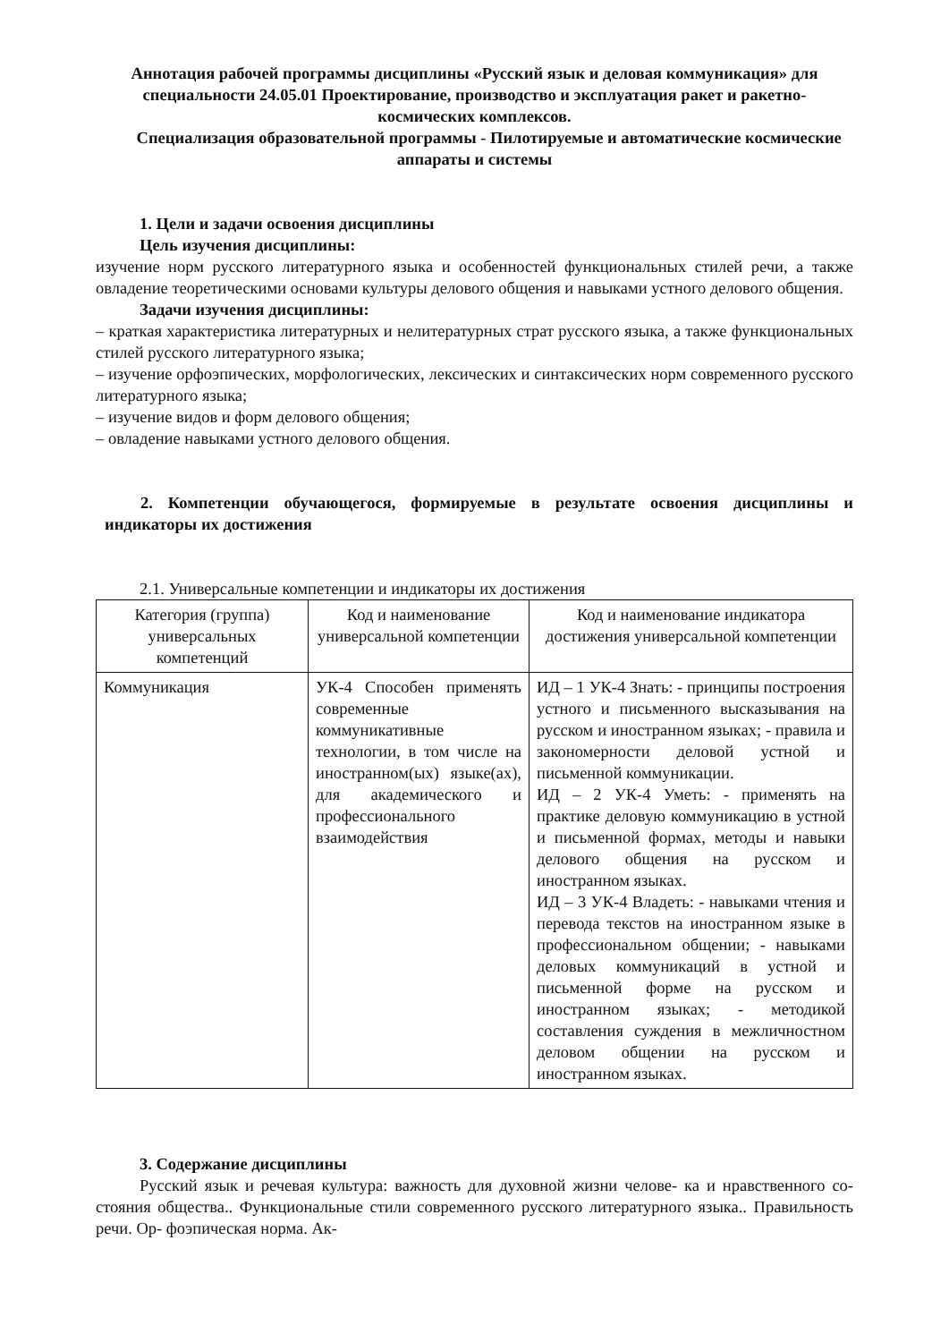Аннотация рабочей программы дисциплины «Русский язык и деловая коммуникация» для специальности 24.05.01 Проектирование, производство и эксплуатация ракет и ракетно-космических комплексов.
Специализация образовательной программы - Пилотируемые и автоматические космические аппараты и системы
1. Цели и задачи освоения дисциплины
Цель изучения дисциплины:
изучение норм русского литературного языка и особенностей функциональных стилей речи, а также овладение теоретическими основами культуры делового общения и навыками устного делового общения.
Задачи изучения дисциплины:
– краткая характеристика литературных и нелитературных страт русского языка, а также функциональных стилей русского литературного языка;
– изучение орфоэпических, морфологических, лексических и синтаксических норм современного русского литературного языка;
– изучение видов и форм делового общения;
– овладение навыками устного делового общения.
2. Компетенции обучающегося, формируемые в результате освоения дисциплины и индикаторы их достижения
2.1. Универсальные компетенции и индикаторы их достижения
| Категория (группа) универсальных компетенций | Код и наименование универсальной компетенции | Код и наименование индикатора достижения универсальной компетенции |
| --- | --- | --- |
| Коммуникация | УК-4 Способен применять современные коммуникативные технологии, в том числе на иностранном(ых) языке(ах), для академического и профессионального взаимодействия | ИД – 1 УК-4 Знать: - принципы построения устного и письменного высказывания на русском и иностранном языках; - правила и закономерности деловой устной и письменной коммуникации. ИД – 2 УК-4 Уметь: - применять на практике деловую коммуникацию в устной и письменной формах, методы и навыки делового общения на русском и иностранном языках. ИД – 3 УК-4 Владеть: - навыками чтения и перевода текстов на иностранном языке в профессиональном общении; - навыками деловых коммуникаций в устной и письменной форме на русском и иностранном языках; - методикой составления суждения в межличностном деловом общении на русском и иностранном языках. |
3. Содержание дисциплины
Русский язык и речевая культура: важность для духовной жизни челове- ка и нравственного со- стояния общества.. Функциональные стили современного русского литературного языка.. Правильность речи. Ор- фоэпическая норма. Ак-